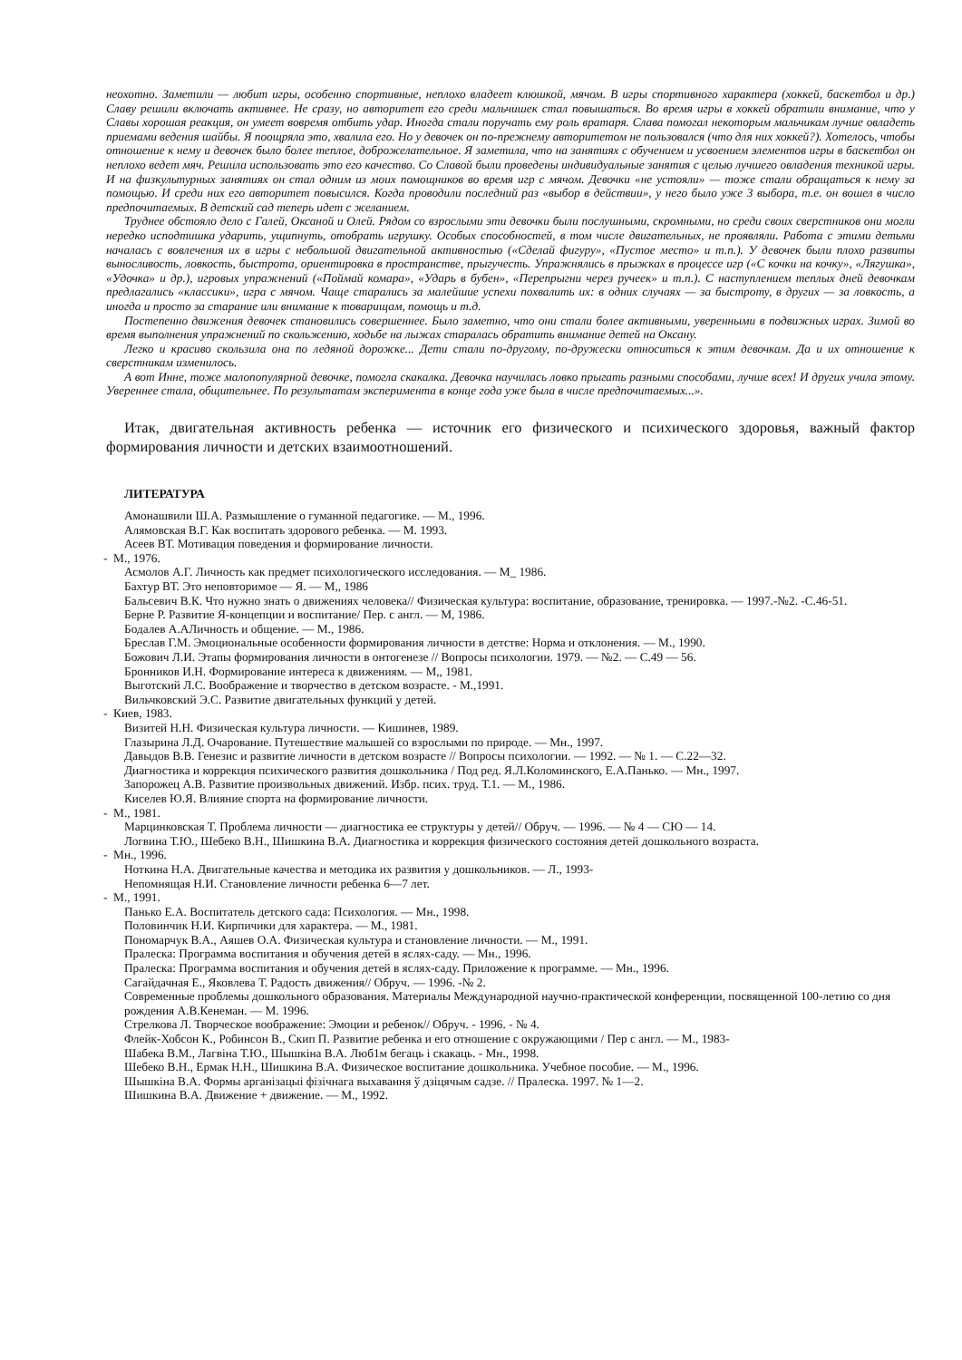неохотно. Заметили — любит игры, особенно спортивные, неплохо владеет клюшкой, мячом. В игры спортивного характера (хоккей, баскетбол и др.) Славу решили включать активнее. Не сразу, но авторитет его среди мальчишек стал повышаться. Во время игры в хоккей обратили внимание, что у Славы хорошая реакция, он умеет вовремя отбить удар. Иногда стали поручать ему роль вратаря. Слава помогал некоторым мальчикам лучше овладеть приемами ведения шайбы. Я поощряла это, хвалила его. Но у девочек он по-прежнему авторитетом не пользовался (что для них хоккей?). Хотелось, чтобы отношение к нему и девочек было более теплое, доброжелательное. Я заметила, что на занятиях с обучением и усвоением элементов игры в баскетбол он неплохо ведет мяч. Решила использовать это его качество. Со Славой были проведены индивидуальные занятия с целью лучшего овладения техникой игры. И на физкультурных занятиях он стал одним из моих помощников во время игр с мячом. Девочки «не устояли» — тоже стали обращаться к нему за помощью. И среди них его авторитет повысился. Когда проводили последний раз «выбор в действии», у него было уже 3 выбора, т.е. он вошел в число предпочитаемых. В детский сад теперь идет с желанием.
Труднее обстояло дело с Галей, Оксаной и Олей. Рядом со взрослыми эти девочки были послушными, скромными, но среди своих сверстников они могли нередко исподтишка ударить, ущипнуть, отобрать игрушку. Особых способностей, в том числе двигательных, не проявляли. Работа с этими детьми началась с вовлечения их в игры с небольшой двигательной активностью («Сделай фигуру», «Пустое место» и т.п.). У девочек были плохо развиты выносливость, ловкость, быстрота, ориентировка в пространстве, прыгучесть. Упражнялись в прыжках в процессе игр («С кочки на кочку», «Лягушка», «Удочка» и др.), игровых упражнений («Поймай комара», «Ударь в бубен», «Перепрыгни через ручеек» и т.п.). С наступлением теплых дней девочкам предлагались «классики», игра с мячом. Чаще старались за малейшие успехи похвалить их: в одних случаях — за быстроту, в других — за ловкость, а иногда и просто за старание или внимание к товарищам, помощь и т.д.
Постепенно движения девочек становились совершеннее. Было заметно, что они стали более активными, уверенными в подвижных играх. Зимой во время выполнения упражнений по скольжению, ходьбе на лыжах старалась обратить внимание детей на Оксану.
Легко и красиво скользила она по ледяной дорожке... Дети стали по-другому, по-дружески относиться к этим девочкам. Да и их отношение к сверстникам изменилось.
А вот Инне, тоже малопопулярной девочке, помогла скакалка. Девочка научилась ловко прыгать разными способами, лучше всех! И других учила этому. Увереннее стала, общительнее. По результатам эксперимента в конце года уже была в числе предпочитаемых...».
Итак, двигательная активность ребенка — источник его физического и психического здоровья, важный фактор формирования личности и детских взаимоотношений.
ЛИТЕРАТУРА
Амонашвили Ш.А. Размышление о гуманной педагогике. — М., 1996.
Алямовская В.Г. Как воспитать здорового ребенка. — М. 1993.
Асеев ВТ. Мотивация поведения и формирование личности.
- М., 1976.
Асмолов А.Г. Личность как предмет психологического исследования. — М_ 1986.
Бахтур ВТ. Это неповторимое — Я. — М,, 1986
Бальсевич В.К. Что нужно знать о движениях человека// Физическая культура: воспитание, образование, тренировка. — 1997.-№2. -С.46-51.
Берне Р. Развитие Я-концепции и воспитание/ Пер. с англ. — М, 1986.
Бодалев А.АЛичность и общение. — М., 1986.
Бреслав Г.М. Эмоциональные особенности формирования личности в детстве: Норма и отклонения. — М., 1990.
Божович Л.И. Этапы формирования личности в онтогенезе // Вопросы психологии. 1979. — №2. — С.49 — 56.
Бронников И.Н. Формирование интереса к движениям. — М,, 1981.
Выготский Л.С. Воображение и творчество в детском возрасте. - М.,1991.
Вильчковский Э.С. Развитие двигательных функций у детей.
- Киев, 1983.
Визитей Н.Н. Физическая культура личности. — Кишинев, 1989.
Глазырина Л.Д. Очарование. Путешествие малышей со взрослыми по природе. — Мн., 1997.
Давыдов В.В. Генезис и развитие личности в детском возрасте // Вопросы психологии. — 1992. — № 1. — С.22—32.
Диагностика и коррекция психического развития дошкольника / Под ред. Я.Л.Коломинского, Е.А.Панько. — Мн., 1997.
Запорожец А.В. Развитие произвольных движений. Избр. псих. труд. Т.1. — М., 1986.
Киселев Ю.Я. Влияние спорта на формирование личности.
- М., 1981.
Марцинковская Т. Проблема личности — диагностика ее структуры у детей// Обруч. — 1996. — № 4 — СЮ — 14.
Логвина Т.Ю., Шебеко В.Н., Шишкина В.А. Диагностика и коррекция физического состояния детей дошкольного возраста.
- Мн., 1996.
Ноткина Н.А. Двигательные качества и методика их развития у дошкольников. — Л., 1993-
Непомнящая Н.И. Становление личности ребенка 6—7 лет.
- М., 1991.
Панько Е.А. Воспитатель детского сада: Психология. — Мн., 1998.
Половинчик Н.И. Кирпичики для характера. — М., 1981.
Пономарчук В.А., Аяшев О.А. Физическая культура и становление личности. — М., 1991.
Пралеска: Программа воспитания и обучения детей в яслях-саду. — Мн., 1996.
Пралеска: Программа воспитания и обучения детей в яслях-саду. Приложение к программе. — Мн., 1996.
Сагайдачная Е., Яковлева Т. Радость движения// Обруч. — 1996. -№ 2.
Современные проблемы дошкольного образования. Материалы Международной научно-практической конференции, посвященной 100-летию со дня рождения А.В.Кенеман. — М. 1996.
Стрелкова Л. Творческое воображение: Эмоции и ребенок// Обруч. - 1996. - № 4.
Флейк-Хобсон К., Робинсон В., Скип П. Развитие ребенка и его отношение с окружающими / Пер с англ. — М., 1983-
Шабека В.М., Лагвіна Т.Ю., Шышкіна В.А. Люб1м бегаць і скакаць. - Мн., 1998.
Шебеко В.Н., Ермак Н.Н., Шишкина В.А. Физическое воспитание дошкольника. Учебное пособие. — М., 1996.
Шышкіна В.А. Формы арганізацыі фізічнага выхавання ў дзіцячым садзе. // Пралеска. 1997. № 1—2.
Шишкина В.А. Движение + движение. — М., 1992.